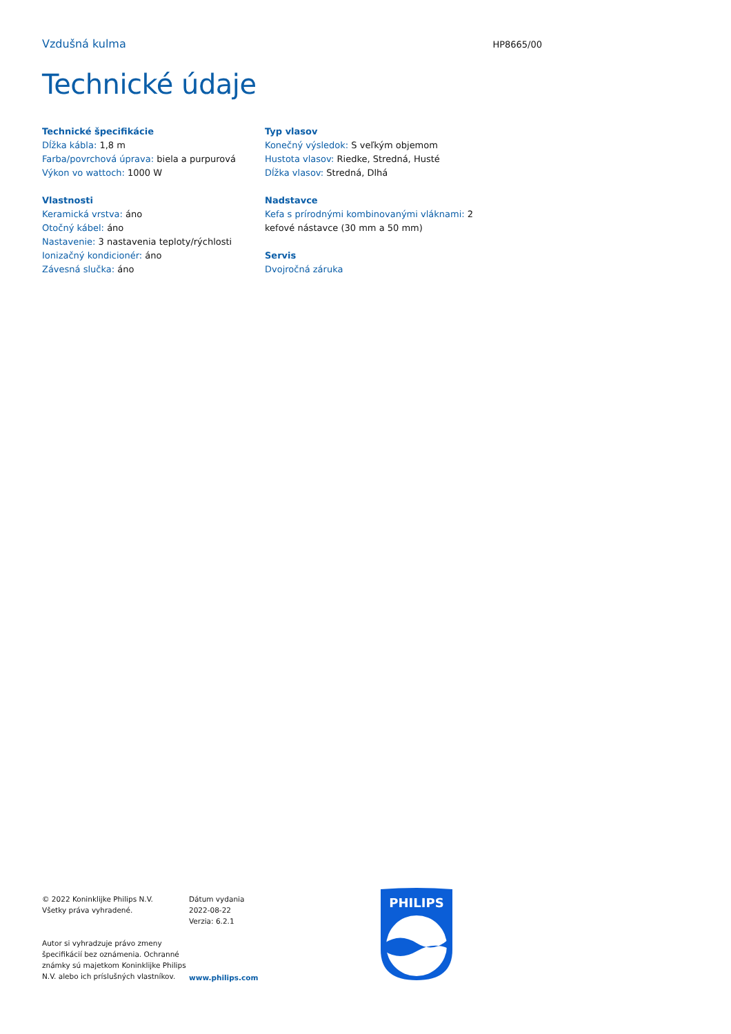Vzdušná kulma HP8665/00
Technické údaje
Technické špecifikácie
Dĺžka kábla: 1,8 m
Farba/povrchová úprava: biela a purpurová
Výkon vo wattoch: 1000 W
Vlastnosti
Keramická vrstva: áno
Otočný kábel: áno
Nastavenie: 3 nastavenia teploty/rýchlosti
Ionizačný kondicionér: áno
Závesná slučka: áno
Typ vlasov
Konečný výsledok: S veľkým objemom
Hustota vlasov: Riedke, Stredná, Husté
Dĺžka vlasov: Stredná, Dlhá
Nadstavce
Kefa s prírodnými kombinovanými vláknami: 2 kefové nástavce (30 mm a 50 mm)
Servis
Dvojročná záruka
© 2022 Koninklijke Philips N.V.
Všetky práva vyhradené.
Autor si vyhradzuje právo zmeny špecifikácií bez oznámenia. Ochranné známky sú majetkom Koninklijke Philips N.V. alebo ich príslušných vlastníkov.
Dátum vydania
2022-08-22
Verzia: 6.2.1
www.philips.com
PHILIPS